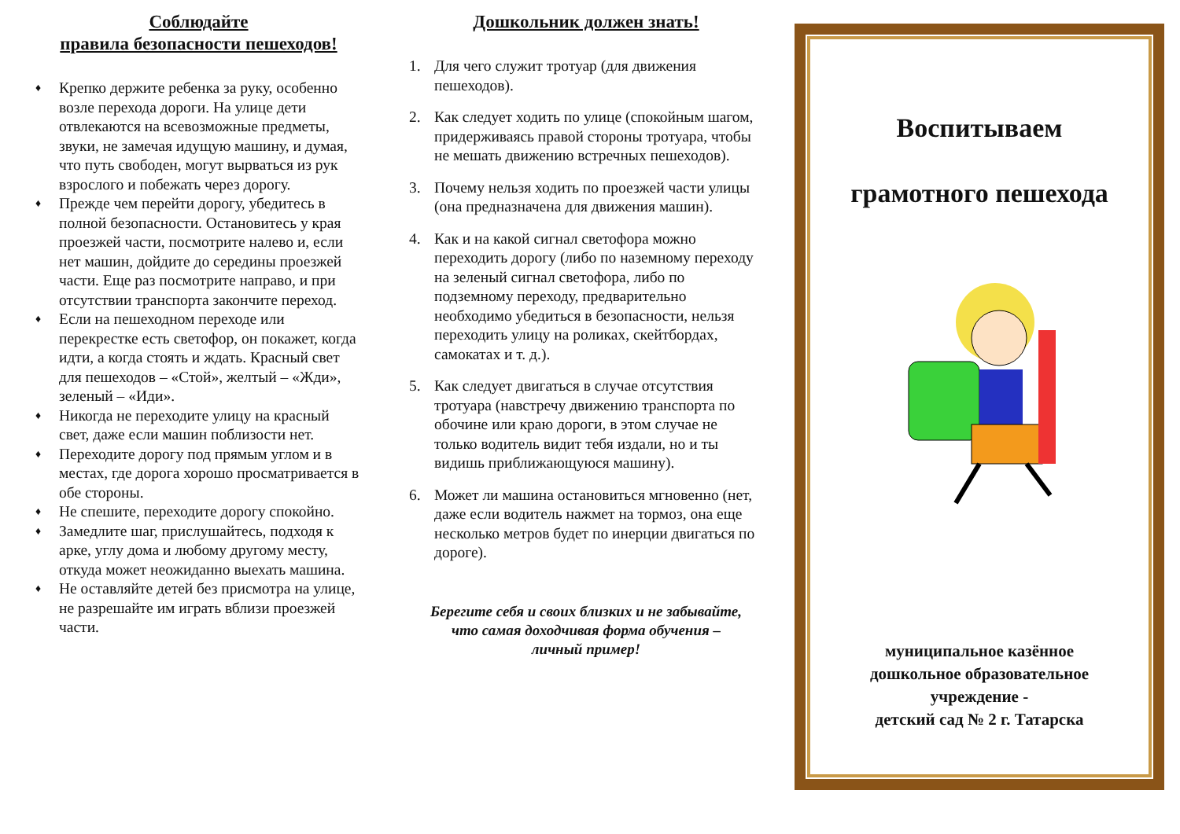Соблюдайте
правила безопасности пешеходов!
♦ Крепко держите ребенка за руку, особенно возле перехода дороги. На улице дети отвлекаются на всевозможные предметы, звуки, не замечая идущую машину, и думая, что путь свободен, могут вырваться из рук взрослого и побежать через дорогу.
♦ Прежде чем перейти дорогу, убедитесь в полной безопасности. Остановитесь у края проезжей части, посмотрите налево и, если нет машин, дойдите до середины проезжей части. Еще раз посмотрите направо, и при отсутствии транспорта закончите переход.
♦ Если на пешеходном переходе или перекрестке есть светофор, он покажет, когда идти, а когда стоять и ждать. Красный свет для пешеходов – «Стой», желтый – «Жди», зеленый – «Иди».
♦ Никогда не переходите улицу на красный свет, даже если машин поблизости нет.
♦ Переходите дорогу под прямым углом и в местах, где дорога хорошо просматривается в обе стороны.
♦ Не спешите, переходите дорогу спокойно.
♦ Замедлите шаг, прислушайтесь, подходя к арке, углу дома и любому другому месту, откуда может неожиданно выехать машина.
♦ Не оставляйте детей без присмотра на улице, не разрешайте им играть вблизи проезжей части.
Дошкольник должен знать!
1. Для чего служит тротуар (для движения пешеходов).
2. Как следует ходить по улице (спокойным шагом, придерживаясь правой стороны тротуара, чтобы не мешать движению встречных пешеходов).
3. Почему нельзя ходить по проезжей части улицы (она предназначена для движения машин).
4. Как и на какой сигнал светофора можно переходить дорогу (либо по наземному переходу на зеленый сигнал светофора, либо по подземному переходу, предварительно необходимо убедиться в безопасности, нельзя переходить улицу на роликах, скейтбордах, самокатах и т. д.).
5. Как следует двигаться в случае отсутствия тротуара (навстречу движению транспорта по обочине или краю дороги, в этом случае не только водитель видит тебя издали, но и ты видишь приближающуюся машину).
6. Может ли машина остановиться мгновенно (нет, даже если водитель нажмет на тормоз, она еще несколько метров будет по инерции двигаться по дороге).
Берегите себя и своих близких и не забывайте,
что самая доходчивая форма обучения –
личный пример!
Воспитываем
грамотного пешехода
муниципальное казённое
дошкольное образовательное
учреждение -
детский сад № 2 г. Татарска